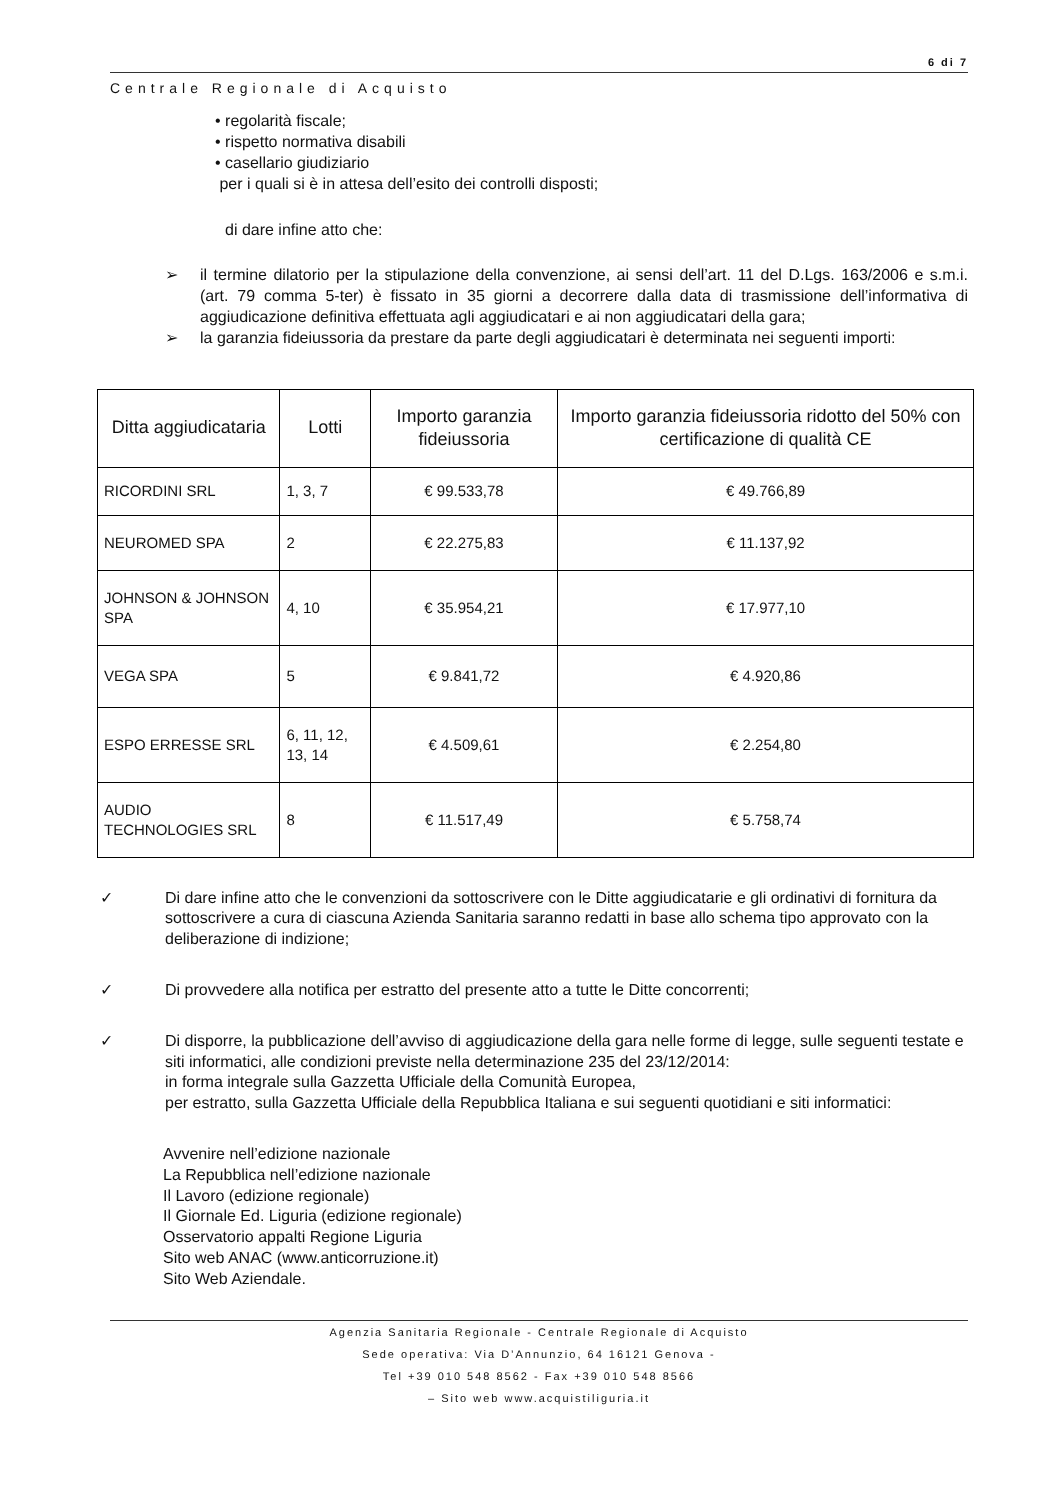6 di 7
Centrale Regionale di Acquisto
• regolarità fiscale;
• rispetto normativa disabili
• casellario giudiziario
per i quali si è in attesa dell’esito dei controlli disposti;
di dare infine atto che:
➢ il termine dilatorio per la stipulazione della convenzione, ai sensi dell’art. 11 del D.Lgs. 163/2006 e s.m.i. (art. 79 comma 5-ter) è fissato in 35 giorni a decorrere dalla data di trasmissione dell’informativa di aggiudicazione definitiva effettuata agli aggiudicatari e ai non aggiudicatari della gara;
➢ la garanzia fideiussoria da prestare da parte degli aggiudicatari è determinata nei seguenti importi:
| Ditta aggiudicataria | Lotti | Importo garanzia fideiussoria | Importo garanzia fideiussoria ridotto del 50% con certificazione di qualità CE |
| --- | --- | --- | --- |
| RICORDINI SRL | 1, 3, 7 | € 99.533,78 | € 49.766,89 |
| NEUROMED SPA | 2 | € 22.275,83 | € 11.137,92 |
| JOHNSON & JOHNSON SPA | 4, 10 | € 35.954,21 | € 17.977,10 |
| VEGA SPA | 5 | € 9.841,72 | € 4.920,86 |
| ESPO ERRESSE SRL | 6, 11, 12, 13, 14 | € 4.509,61 | € 2.254,80 |
| AUDIO TECHNOLOGIES SRL | 8 | € 11.517,49 | € 5.758,74 |
✓ Di dare infine atto che le convenzioni da sottoscrivere con le Ditte aggiudicatarie e gli ordinativi di fornitura da sottoscrivere a cura di ciascuna Azienda Sanitaria saranno redatti in base allo schema tipo approvato con la deliberazione di indizione;
✓ Di provvedere alla notifica per estratto del presente atto a tutte le Ditte concorrenti;
✓ Di disporre, la pubblicazione dell’avviso di aggiudicazione della gara nelle forme di legge, sulle seguenti testate e siti informatici, alle condizioni previste nella determinazione 235 del 23/12/2014:
in forma integrale sulla Gazzetta Ufficiale della Comunità Europea,
per estratto, sulla Gazzetta Ufficiale della Repubblica Italiana e sui seguenti quotidiani e siti informatici:
Avvenire nell’edizione nazionale
La Repubblica nell’edizione nazionale
Il Lavoro (edizione regionale)
Il Giornale Ed. Liguria (edizione regionale)
Osservatorio appalti Regione Liguria
Sito web ANAC (www.anticorruzione.it)
Sito Web Aziendale.
Agenzia Sanitaria Regionale - Centrale Regionale di Acquisto
Sede operativa: Via D’Annunzio, 64 16121 Genova -
Tel +39 010 548 8562 - Fax +39 010 548 8566
– Sito web www.acquistiliguria.it